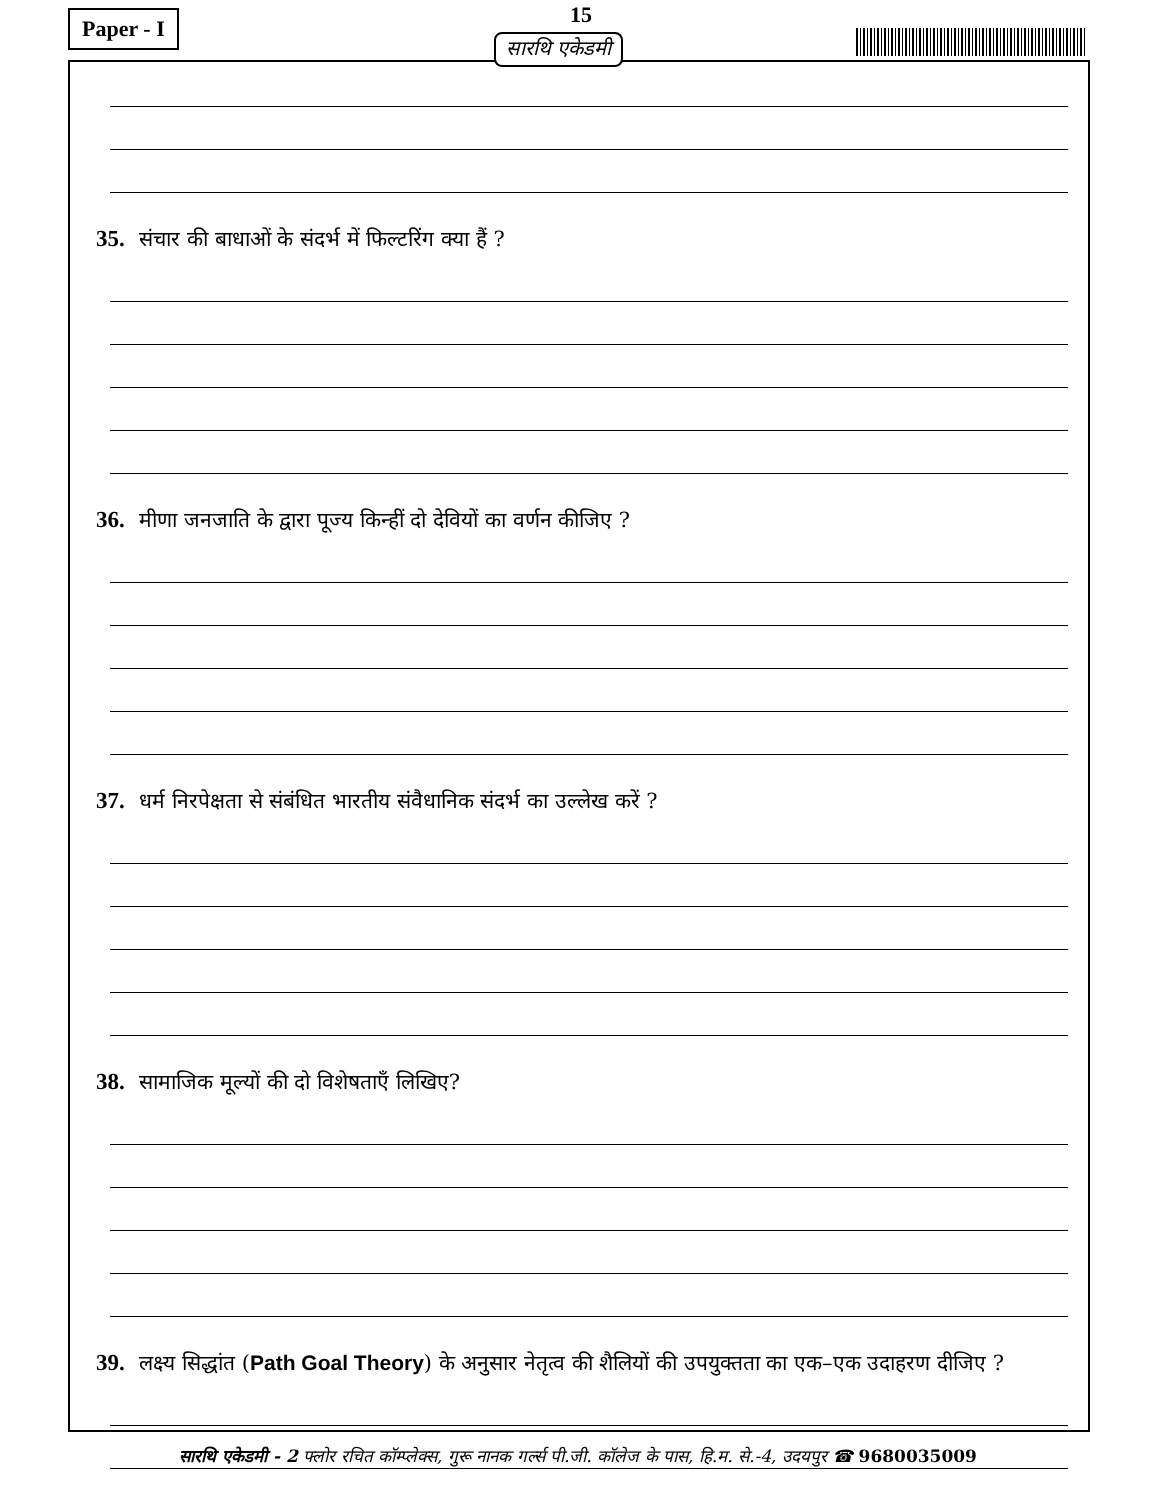Paper - I 15
सारथि एकेडमी
35. संचार की बाधाओं के संदर्भ में फिल्टरिंग क्या हैं ?
36. मीणा जनजाति के द्वारा पूज्य किन्हीं दो देवियों का वर्णन कीजिए ?
37. धर्म निरपेक्षता से संबंधित भारतीय संवैधानिक संदर्भ का उल्लेख करें ?
38. सामाजिक मूल्यों की दो विशेषताएँ लिखिए?
39. लक्ष्य सिद्धांत (Path Goal Theory) के अनुसार नेतृत्व की शैलियों की उपयुक्तता का एक–एक उदाहरण दीजिए ?
सारथि एकेडमी - 2 फ्लोर रचित कॉम्प्लेक्स, गुरू नानक गर्ल्स पी.जी. कॉलेज के पास, हि.म. से.-4, उदयपुर ☎ 9680035009